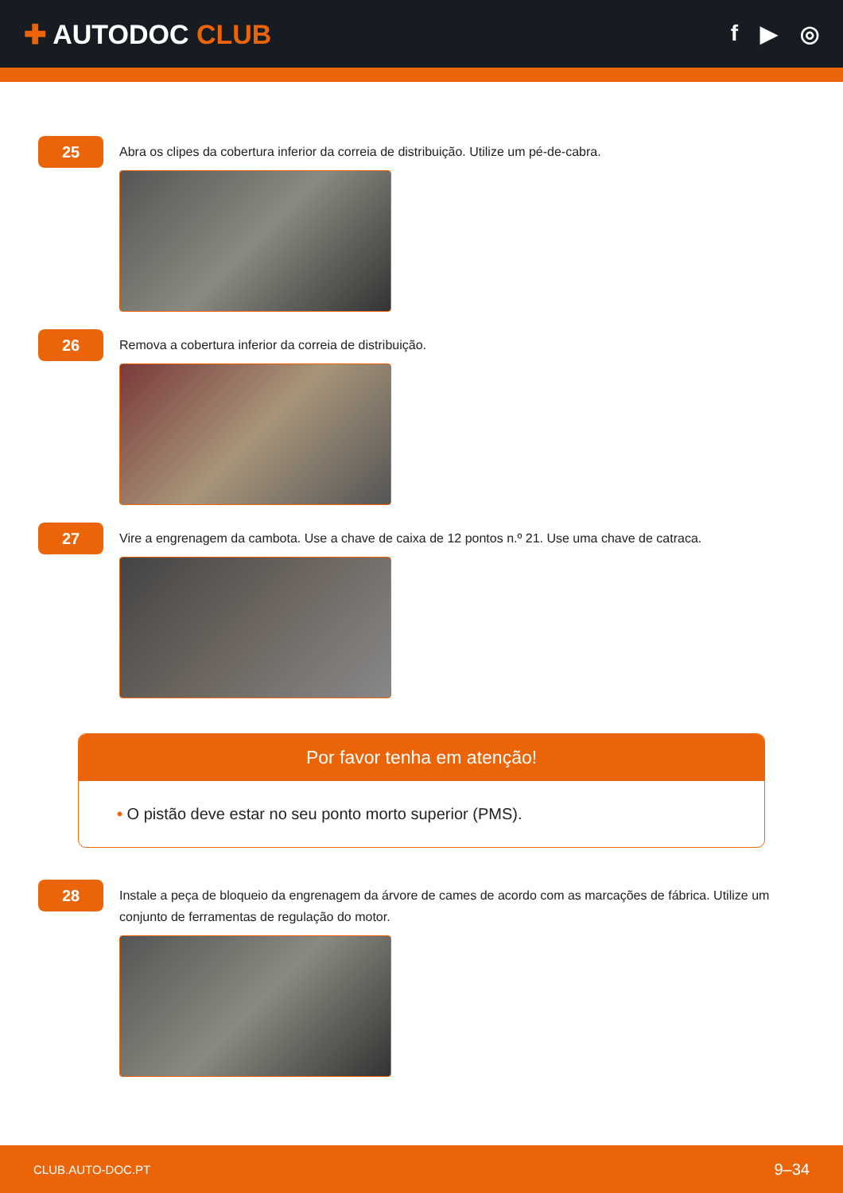✚ AUTODOC CLUB
f ▶ ◎
25
Abra os clipes da cobertura inferior da correia de distribuição. Utilize um pé-de-cabra.
26
Remova a cobertura inferior da correia de distribuição.
27
Vire a engrenagem da cambota. Use a chave de caixa de 12 pontos n.º 21. Use uma chave de catraca.
Por favor tenha em atenção!
• O pistão deve estar no seu ponto morto superior (PMS).
28
Instale a peça de bloqueio da engrenagem da árvore de cames de acordo com as marcações de fábrica. Utilize um conjunto de ferramentas de regulação do motor.
CLUB.AUTO-DOC.PT 9–34